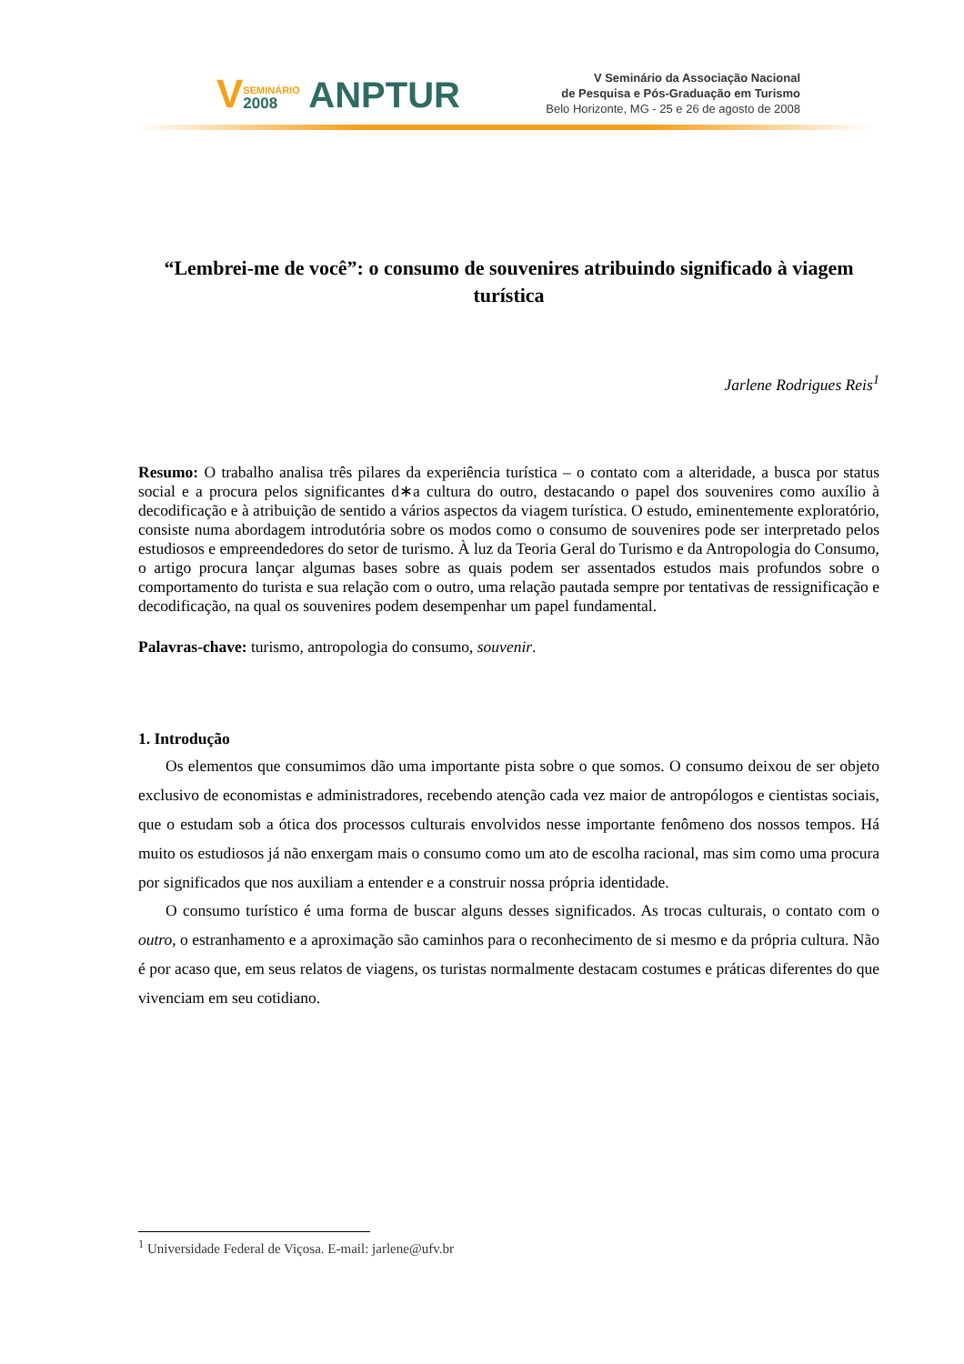VSEMINÁRIO 2008 ANPTUR
V Seminário da Associação Nacional
de Pesquisa e Pós-Graduação em Turismo
Belo Horizonte, MG - 25 e 26 de agosto de 2008
“Lembrei-me de você”: o consumo de souvenires atribuindo significado à viagem turística
Jarlene Rodrigues Reis<sup>1</sup>
Resumo: O trabalho analisa três pilares da experiência turística – o contato com a alteridade, a busca por status social e a procura pelos significantes d∗a cultura do outro, destacando o papel dos souvenires como auxílio à decodificação e à atribuição de sentido a vários aspectos da viagem turística. O estudo, eminentemente exploratório, consiste numa abordagem introdutória sobre os modos como o consumo de souvenires pode ser interpretado pelos estudiosos e empreendedores do setor de turismo. À luz da Teoria Geral do Turismo e da Antropologia do Consumo, o artigo procura lançar algumas bases sobre as quais podem ser assentados estudos mais profundos sobre o comportamento do turista e sua relação com o outro, uma relação pautada sempre por tentativas de ressignificação e decodificação, na qual os souvenires podem desempenhar um papel fundamental.
Palavras-chave: turismo, antropologia do consumo, souvenir.
1. Introdução
Os elementos que consumimos dão uma importante pista sobre o que somos. O consumo deixou de ser objeto exclusivo de economistas e administradores, recebendo atenção cada vez maior de antropólogos e cientistas sociais, que o estudam sob a ótica dos processos culturais envolvidos nesse importante fenômeno dos nossos tempos. Há muito os estudiosos já não enxergam mais o consumo como um ato de escolha racional, mas sim como uma procura por significados que nos auxiliam a entender e a construir nossa própria identidade.
O consumo turístico é uma forma de buscar alguns desses significados. As trocas culturais, o contato com o outro, o estranhamento e a aproximação são caminhos para o reconhecimento de si mesmo e da própria cultura. Não é por acaso que, em seus relatos de viagens, os turistas normalmente destacam costumes e práticas diferentes do que vivenciam em seu cotidiano.
<sup>1</sup> Universidade Federal de Viçosa. E-mail: jarlene@ufv.br